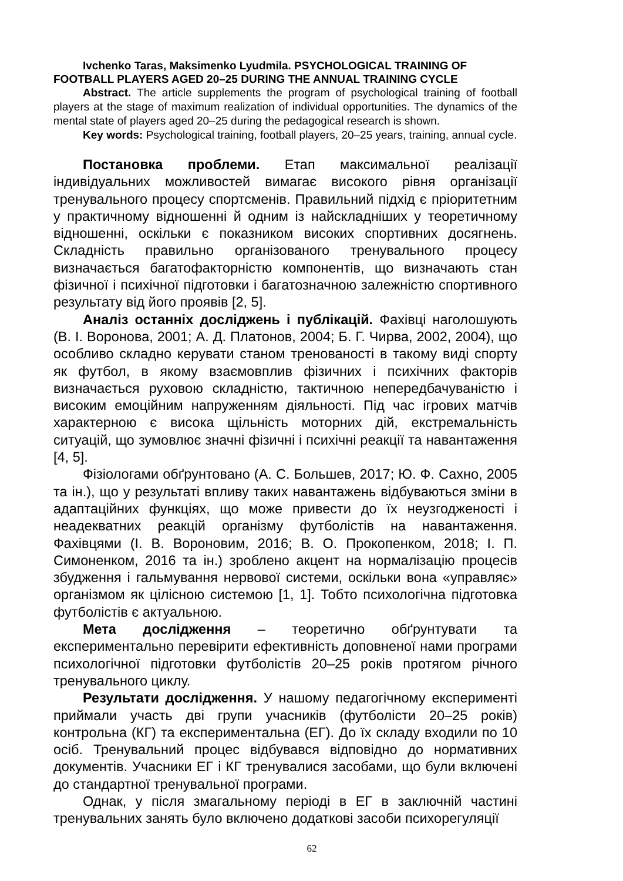Ivchenko Taras, Maksimenko Lyudmila. PSYCHOLOGICAL TRAINING OF FOOTBALL PLAYERS AGED 20–25 DURING THE ANNUAL TRAINING CYCLE
Abstract. The article supplements the program of psychological training of football players at the stage of maximum realization of individual opportunities. The dynamics of the mental state of players aged 20–25 during the pedagogical research is shown.
Key words: Psychological training, football players, 20–25 years, training, annual cycle.
Постановка проблеми. Етап максимальної реалізації індивідуальних можливостей вимагає високого рівня організації тренувального процесу спортсменів. Правильний підхід є пріоритетним у практичному відношенні й одним із найскладніших у теоретичному відношенні, оскільки є показником високих спортивних досягнень. Складність правильно організованого тренувального процесу визначається багатофакторністю компонентів, що визначають стан фізичної і психічної підготовки і багатозначною залежністю спортивного результату від його проявів [2, 5].
Аналіз останніх досліджень і публікацій. Фахівці наголошують (В. І. Воронова, 2001; А. Д. Платонов, 2004; Б. Г. Чирва, 2002, 2004), що особливо складно керувати станом тренованості в такому виді спорту як футбол, в якому взаємовплив фізичних і психічних факторів визначається руховою складністю, тактичною непередбачуваністю і високим емоційним напруженням діяльності. Під час ігрових матчів характерною є висока щільність моторних дій, екстремальність ситуацій, що зумовлює значні фізичні і психічні реакції та навантаження [4, 5].
Фізіологами обґрунтовано (А. С. Большев, 2017; Ю. Ф. Сахно, 2005 та ін.), що у результаті впливу таких навантажень відбуваються зміни в адаптаційних функціях, що може привести до їх неузгодженості і неадекватних реакцій організму футболістів на навантаження. Фахівцями (І. В. Вороновим, 2016; В. О. Прокопенком, 2018; І. П. Симоненком, 2016 та ін.) зроблено акцент на нормалізацію процесів збудження і гальмування нервової системи, оскільки вона «управляє» організмом як цілісною системою [1, 1]. Тобто психологічна підготовка футболістів є актуальною.
Мета дослідження – теоретично обґрунтувати та експериментально перевірити ефективність доповненої нами програми психологічної підготовки футболістів 20–25 років протягом річного тренувального циклу.
Результати дослідження. У нашому педагогічному експерименті приймали участь дві групи учасників (футболісти 20–25 років) контрольна (КГ) та експериментальна (ЕГ). До їх складу входили по 10 осіб. Тренувальний процес відбувався відповідно до нормативних документів. Учасники ЕГ і КГ тренувалися засобами, що були включені до стандартної тренувальної програми.
Однак, у після змагальному періоді в ЕГ в заключній частині тренувальних занять було включено додаткові засоби психорегуляції
62